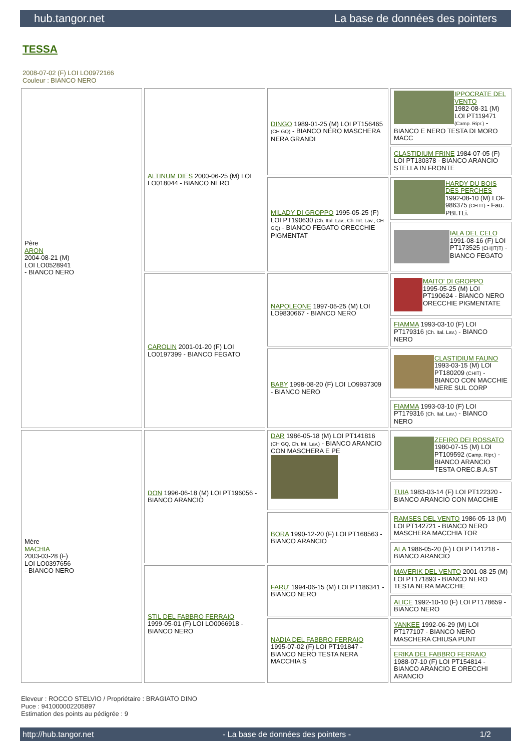hub.tangor.net La base de données des pointers
TESSA
2008-07-02 (F) LOI LO0972166
Couleur : BIANCO NERO
| Père ARON 2004-08-21 (M) LOI LO0528941 - BIANCO NERO | ALTINUM DIES 2000-06-25 (M) LOI LO018044 - BIANCO NERO | DINGO 1989-01-25 (M) LOI PT156465 (CH GQ) - BIANCO NERO MASCHERA NERA GRANDI | IPPOCRATE DEL VENTO 1982-08-31 (M) LOI PT119471 (Camp. Ripr.) - BIANCO E NERO TESTA DI MORO MACC |
| | | | CLASTIDIUM FRINE 1984-07-05 (F) LOI PT130378 - BIANCO ARANCIO STELLA IN FRONTE |
| | | MILADY DI GROPPO 1995-05-25 (F) LOI PT190630 (Ch. Ital. Lav., Ch. Int. Lav., CH GQ) - BIANCO FEGATO ORECCHIE PIGMENTAT | HARDY DU BOIS DES PERCHES 1992-08-10 (M) LOF 986375 (CH IT) - Fau. PBI.TLi. |
| | | | IALA DEL CELO 1991-08-16 (F) LOI PT173525 (CH(IT)T) - BIANCO FEGATO |
| | CAROLIN 2001-01-20 (F) LOI LO0197399 - BIANCO FEGATO | NAPOLEONE 1997-05-25 (M) LOI LO9830667 - BIANCO NERO | MAITO' DI GROPPO 1995-05-25 (M) LOI PT190624 - BIANCO NERO ORECCHIE PIGMENTATE |
| | | | FIAMMA 1993-03-10 (F) LOI PT179316 (Ch. Ital. Lav.) - BIANCO NERO |
| | | BABY 1998-08-20 (F) LOI LO9937309 - BIANCO NERO | CLASTIDIUM FAUNO 1993-03-15 (M) LOI PT180209 (CHIT) - BIANCO CON MACCHIE NERE SUL CORP |
| | | | FIAMMA 1993-03-10 (F) LOI PT179316 (Ch. Ital. Lav.) - BIANCO NERO |
| Mère MACHIA 2003-03-28 (F) LOI LO0397656 - BIANCO NERO | DON 1996-06-18 (M) LOI PT196056 - BIANCO ARANCIO | DAR 1986-05-18 (M) LOI PT141816 (CH GQ, Ch. Int. Lav.) - BIANCO ARANCIO CON MASCHERA E PE | ZEFIRO DEI ROSSATO 1980-07-15 (M) LOI PT109592 (Camp. Ripr.) - BIANCO ARANCIO TESTA OREC.B.A.ST |
| | | | TUIA 1983-03-14 (F) LOI PT122320 - BIANCO ARANCIO CON MACCHIE |
| | | BORA 1990-12-20 (F) LOI PT168563 - BIANCO ARANCIO | RAMSES DEL VENTO 1986-05-13 (M) LOI PT142721 - BIANCO NERO MASCHERA MACCHIA TOR |
| | | | ALA 1986-05-20 (F) LOI PT141218 - BIANCO ARANCIO |
| | STIL DEL FABBRO FERRAIO 1999-05-01 (F) LOI LO0066918 - BIANCO NERO | FARU' 1994-06-15 (M) LOI PT186341 - BIANCO NERO | MAVERIK DEL VENTO 2001-08-25 (M) LOI PT171893 - BIANCO NERO TESTA NERA MACCHIE |
| | | | ALICE 1992-10-10 (F) LOI PT178659 - BIANCO NERO |
| | | NADIA DEL FABBRO FERRAIO 1995-07-02 (F) LOI PT191847 - BIANCO NERO TESTA NERA MACCHIA S | YANKEE 1992-06-29 (M) LOI PT177107 - BIANCO NERO MASCHERA CHIUSA PUNT |
| | | | ERIKA DEL FABBRO FERRAIO 1988-07-10 (F) LOI PT154814 - BIANCO ARANCIO E ORECCHI ARANCIO |
Eleveur : ROCCO STELVIO / Propriétaire : BRAGIATO DINO
Puce : 941000002205897
Estimation des points au pédigrée : 9
http://hub.tangor.net - La base de données des pointers - 1/2